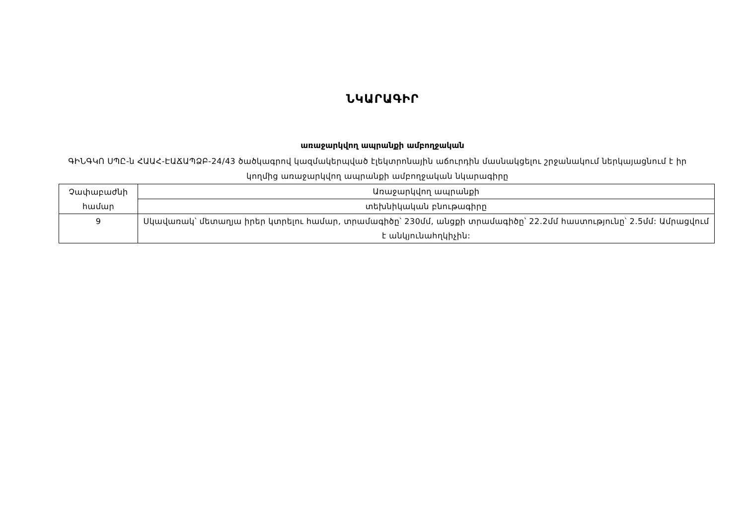ՆԿԱՐԱԳԻՐ
առաջարկվող ապրանքի ամբողջական
ԳԻՆԳԿՈ ՍՊԸ-ն ՀԱԱՀ-ԷԱՃԱՊՁԲ-24/43 ծածկագրով կազմակերպված էլեկտրոնային աճուրդին մասնակցելու շրջանակում ներկայացնում է իր կողմից առաջարկվող ապրանքի ամբողջական նկարագիրը
| Չափաբաժնի համար | Առաջարկվող ապրանքի |
| | տեխնիկական բնութագիրը |
| 9 | Սկավառակ՝ մետաղյա իրեր կտրելու համար, տրամագիծը՝ 230մմ, անցքի տրամագիծը՝ 22.2մմ հաստությունը՝ 2.5մմ: Ամրացվում է անկյունահղկիչին: |